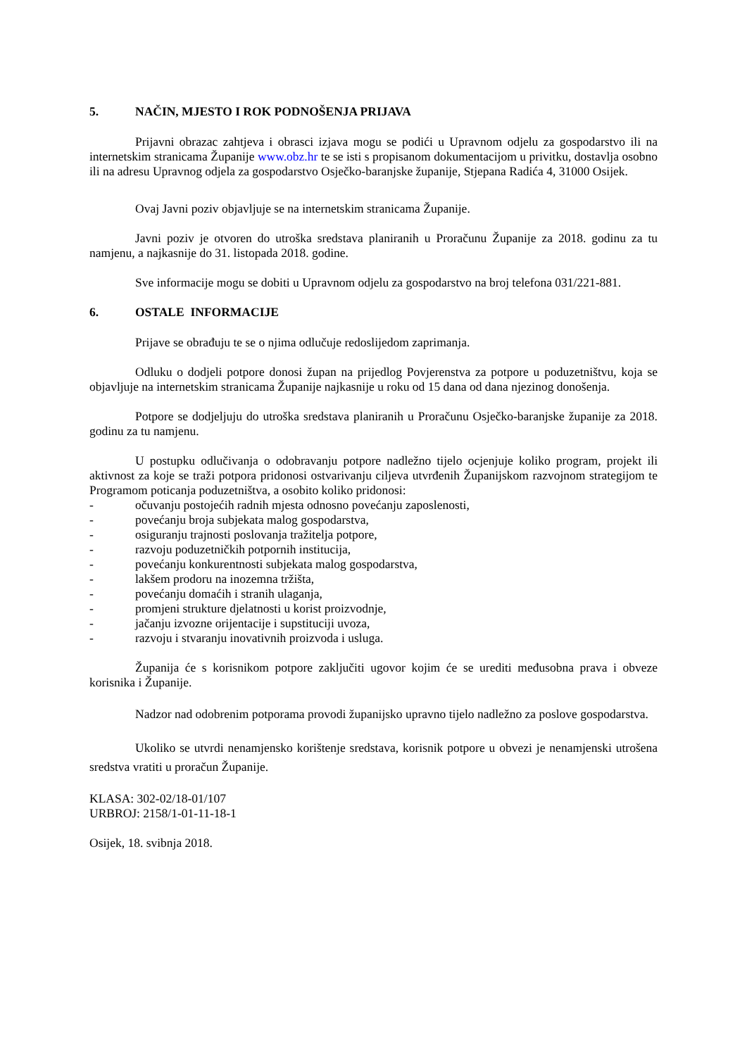5. NAČIN, MJESTO I ROK PODNOŠENJA PRIJAVA
Prijavni obrazac zahtjeva i obrasci izjava mogu se podići u Upravnom odjelu za gospodarstvo ili na internetskim stranicama Županije www.obz.hr te se isti s propisanom dokumentacijom u privitku, dostavlja osobno ili na adresu Upravnog odjela za gospodarstvo Osječko-baranjske županije, Stjepana Radića 4, 31000 Osijek.
Ovaj Javni poziv objavljuje se na internetskim stranicama Županije.
Javni poziv je otvoren do utroška sredstava planiranih u Proračunu Županije za 2018. godinu za tu namjenu, a najkasnije do 31. listopada 2018. godine.
Sve informacije mogu se dobiti u Upravnom odjelu za gospodarstvo na broj telefona 031/221-881.
6. OSTALE INFORMACIJE
Prijave se obrađuju te se o njima odlučuje redoslijedom zaprimanja.
Odluku o dodjeli potpore donosi župan na prijedlog Povjerenstva za potpore u poduzetništvu, koja se objavljuje na internetskim stranicama Županije najkasnije u roku od 15 dana od dana njezinog donošenja.
Potpore se dodjeljuju do utroška sredstava planiranih u Proračunu Osječko-baranjske županije za 2018. godinu za tu namjenu.
U postupku odlučivanja o odobravanju potpore nadležno tijelo ocjenjuje koliko program, projekt ili aktivnost za koje se traži potpora pridonosi ostvarivanju ciljeva utvrđenih Županijskom razvojnom strategijom te Programom poticanja poduzetništva, a osobito koliko pridonosi:
- očuvanju postojećih radnih mjesta odnosno povećanju zaposlenosti,
- povećanju broja subjekata malog gospodarstva,
- osiguranju trajnosti poslovanja tražitelja potpore,
- razvoju poduzetničkih potpornih institucija,
- povećanju konkurentnosti subjekata malog gospodarstva,
- lakšem prodoru na inozemna tržišta,
- povećanju domaćih i stranih ulaganja,
- promjeni strukture djelatnosti u korist proizvodnje,
- jačanju izvozne orijentacije i supstituciji uvoza,
- razvoju i stvaranju inovativnih proizvoda i usluga.
Županija će s korisnikom potpore zaključiti ugovor kojim će se urediti međusobna prava i obveze korisnika i Županije.
Nadzor nad odobrenim potporama provodi županijsko upravno tijelo nadležno za poslove gospodarstva.
Ukoliko se utvrdi nenamjensko korištenje sredstava, korisnik potpore u obvezi je nenamjenski utrošena sredstva vratiti u proračun Županije.
KLASA: 302-02/18-01/107
URBROJ: 2158/1-01-11-18-1
Osijek, 18. svibnja 2018.